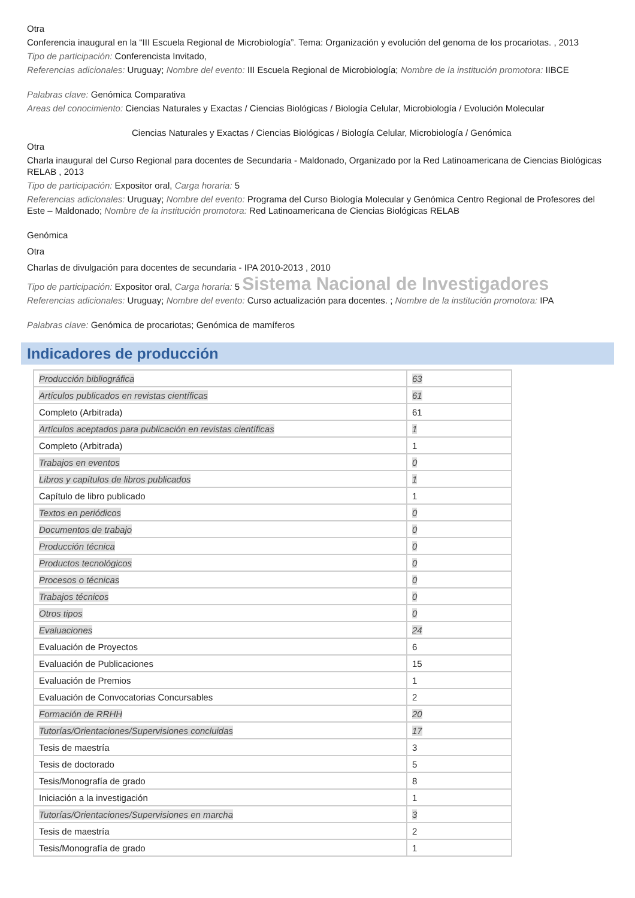Otra
Conferencia inaugural en la “III Escuela Regional de Microbiología”. Tema: Organización y evolución del genoma de los procariotas. , 2013
Tipo de participación: Conferencista Invitado,
Referencias adicionales: Uruguay; Nombre del evento: III Escuela Regional de Microbiología; Nombre de la institución promotora: IIBCE
Palabras clave: Genómica Comparativa
Areas del conocimiento: Ciencias Naturales y Exactas / Ciencias Biológicas / Biología Celular, Microbiología / Evolución Molecular
Ciencias Naturales y Exactas / Ciencias Biológicas / Biología Celular, Microbiología / Genómica
Otra
Charla inaugural del Curso Regional para docentes de Secundaria - Maldonado, Organizado por la Red Latinoamericana de Ciencias Biológicas RELAB , 2013
Tipo de participación: Expositor oral, Carga horaria: 5
Referencias adicionales: Uruguay; Nombre del evento: Programa del Curso Biología Molecular y Genómica Centro Regional de Profesores del Este – Maldonado; Nombre de la institución promotora: Red Latinoamericana de Ciencias Biológicas RELAB
Genómica
Otra
Charlas de divulgación para docentes de secundaria - IPA 2010-2013 , 2010
Tipo de participación: Expositor oral, Carga horaria: 5 Sistema Nacional de Investigadores
Referencias adicionales: Uruguay; Nombre del evento: Curso actualización para docentes. ; Nombre de la institución promotora: IPA
Palabras clave: Genómica de procariotas; Genómica de mamíferos
Indicadores de producción
| Producción bibliográfica | 63 |
| Artículos publicados en revistas científicas | 61 |
| Completo (Arbitrada) | 61 |
| Artículos aceptados para publicación en revistas científicas | 1 |
| Completo (Arbitrada) | 1 |
| Trabajos en eventos | 0 |
| Libros y capítulos de libros publicados | 1 |
| Capítulo de libro publicado | 1 |
| Textos en periódicos | 0 |
| Documentos de trabajo | 0 |
| Producción técnica | 0 |
| Productos tecnológicos | 0 |
| Procesos o técnicas | 0 |
| Trabajos técnicos | 0 |
| Otros tipos | 0 |
| Evaluaciones | 24 |
| Evaluación de Proyectos | 6 |
| Evaluación de Publicaciones | 15 |
| Evaluación de Premios | 1 |
| Evaluación de Convocatorias Concursables | 2 |
| Formación de RRHH | 20 |
| Tutorías/Orientaciones/Supervisiones concluidas | 17 |
| Tesis de maestría | 3 |
| Tesis de doctorado | 5 |
| Tesis/Monografía de grado | 8 |
| Iniciación a la investigación | 1 |
| Tutorías/Orientaciones/Supervisiones en marcha | 3 |
| Tesis de maestría | 2 |
| Tesis/Monografía de grado | 1 |